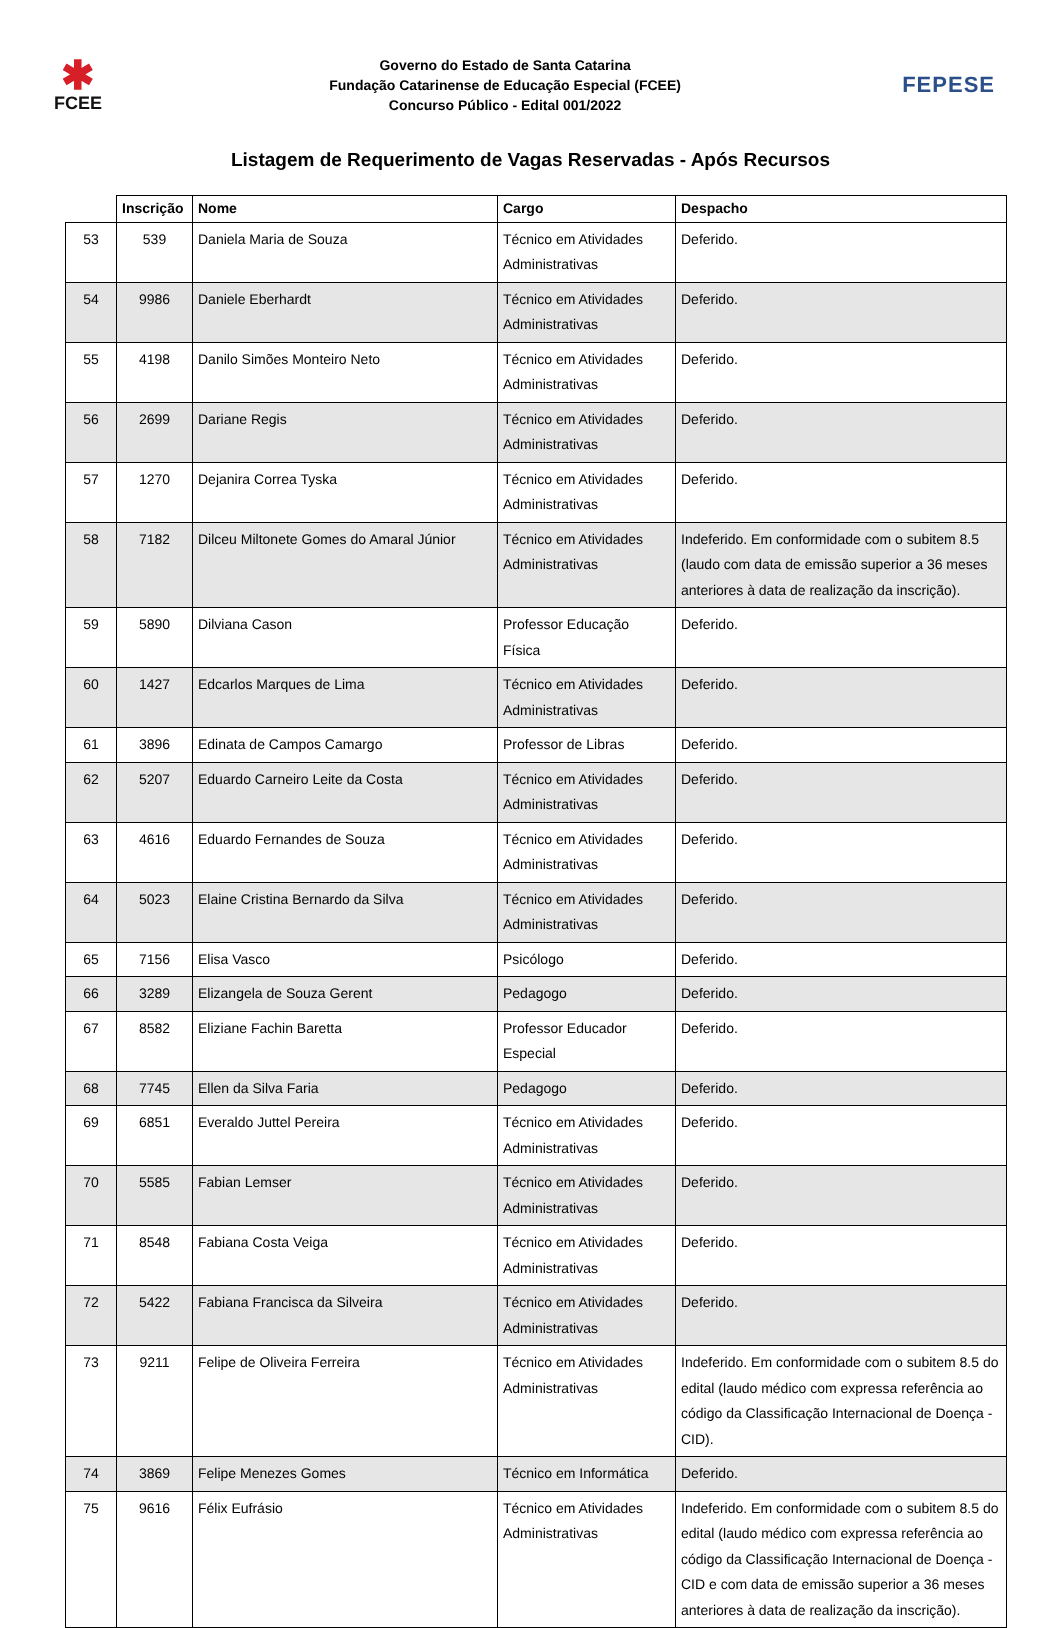✱
FCEE
Governo do Estado de Santa Catarina
Fundação Catarinense de Educação Especial (FCEE)
Concurso Público - Edital 001/2022
FEPESE
Listagem de Requerimento de Vagas Reservadas - Após Recursos
| | Inscrição | Nome | Cargo | Despacho |
| --- | --- | --- | --- | --- |
| 53 | 539 | Daniela Maria de Souza | Técnico em Atividades Administrativas | Deferido. |
| 54 | 9986 | Daniele Eberhardt | Técnico em Atividades Administrativas | Deferido. |
| 55 | 4198 | Danilo Simões Monteiro Neto | Técnico em Atividades Administrativas | Deferido. |
| 56 | 2699 | Dariane Regis | Técnico em Atividades Administrativas | Deferido. |
| 57 | 1270 | Dejanira Correa Tyska | Técnico em Atividades Administrativas | Deferido. |
| 58 | 7182 | Dilceu Miltonete Gomes do Amaral Júnior | Técnico em Atividades Administrativas | Indeferido. Em conformidade com o subitem 8.5 (laudo com data de emissão superior a 36 meses anteriores à data de realização da inscrição). |
| 59 | 5890 | Dilviana Cason | Professor Educação Física | Deferido. |
| 60 | 1427 | Edcarlos Marques de Lima | Técnico em Atividades Administrativas | Deferido. |
| 61 | 3896 | Edinata de Campos Camargo | Professor de Libras | Deferido. |
| 62 | 5207 | Eduardo Carneiro Leite da Costa | Técnico em Atividades Administrativas | Deferido. |
| 63 | 4616 | Eduardo Fernandes de Souza | Técnico em Atividades Administrativas | Deferido. |
| 64 | 5023 | Elaine Cristina Bernardo da Silva | Técnico em Atividades Administrativas | Deferido. |
| 65 | 7156 | Elisa Vasco | Psicólogo | Deferido. |
| 66 | 3289 | Elizangela de Souza Gerent | Pedagogo | Deferido. |
| 67 | 8582 | Eliziane Fachin Baretta | Professor Educador Especial | Deferido. |
| 68 | 7745 | Ellen da Silva Faria | Pedagogo | Deferido. |
| 69 | 6851 | Everaldo Juttel Pereira | Técnico em Atividades Administrativas | Deferido. |
| 70 | 5585 | Fabian Lemser | Técnico em Atividades Administrativas | Deferido. |
| 71 | 8548 | Fabiana Costa Veiga | Técnico em Atividades Administrativas | Deferido. |
| 72 | 5422 | Fabiana Francisca da Silveira | Técnico em Atividades Administrativas | Deferido. |
| 73 | 9211 | Felipe de Oliveira Ferreira | Técnico em Atividades Administrativas | Indeferido. Em conformidade com o subitem 8.5 do edital (laudo médico com expressa referência ao código da Classificação Internacional de Doença - CID). |
| 74 | 3869 | Felipe Menezes Gomes | Técnico em Informática | Deferido. |
| 75 | 9616 | Félix Eufrásio | Técnico em Atividades Administrativas | Indeferido. Em conformidade com o subitem 8.5 do edital (laudo médico com expressa referência ao código da Classificação Internacional de Doença - CID e com data de emissão superior a 36 meses anteriores à data de realização da inscrição). |